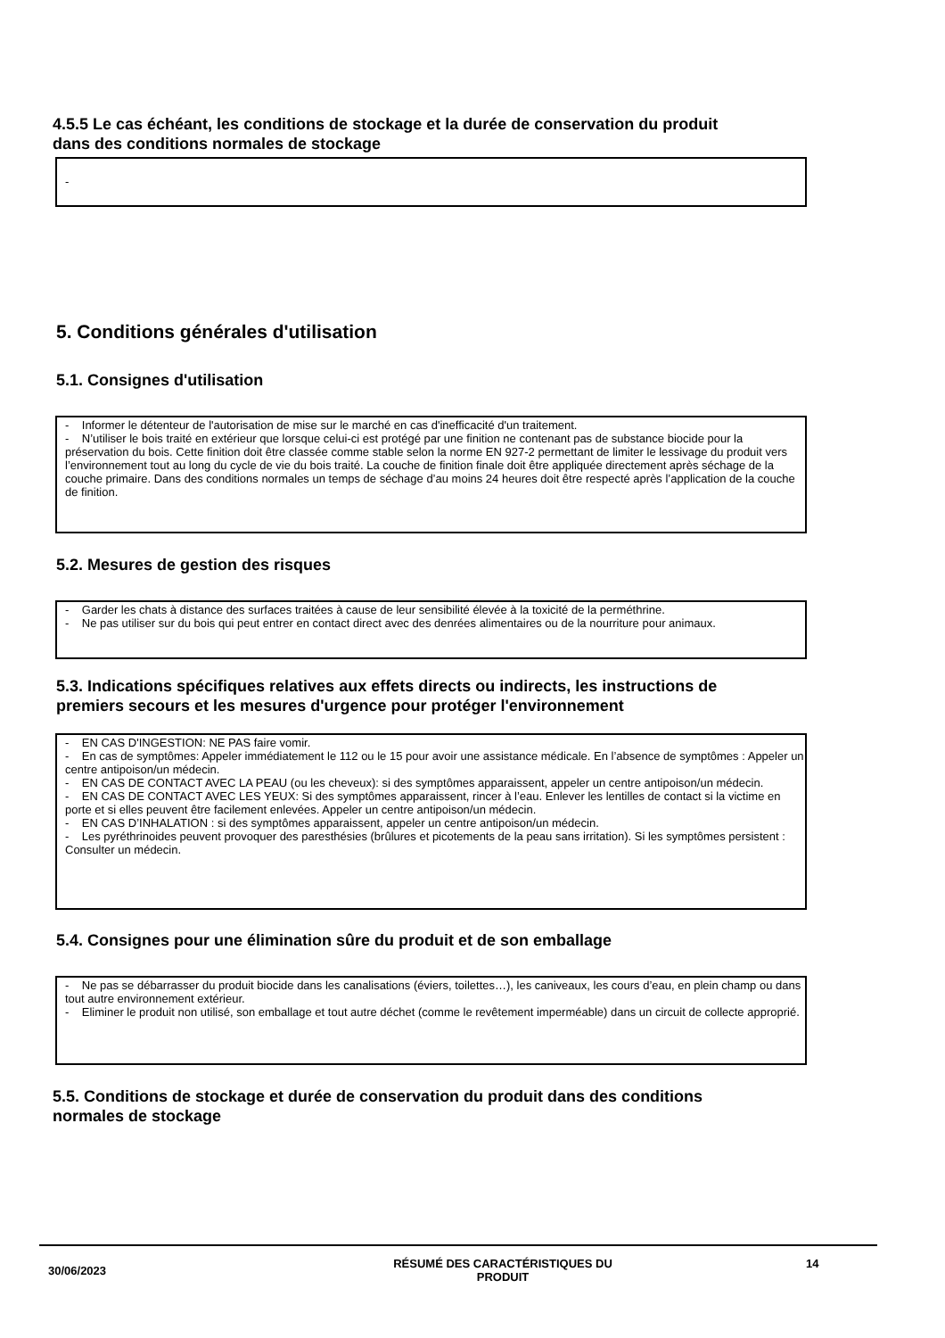4.5.5 Le cas échéant, les conditions de stockage et la durée de conservation du produit
dans des conditions normales de stockage
-
5. Conditions générales d'utilisation
5.1. Consignes d'utilisation
- Informer le détenteur de l'autorisation de mise sur le marché en cas d'inefficacité d'un traitement.
- N’utiliser le bois traité en extérieur que lorsque celui-ci est protégé par une finition ne contenant pas de substance biocide pour la préservation du bois. Cette finition doit être classée comme stable selon la norme EN 927-2 permettant de limiter le lessivage du produit vers l’environnement tout au long du cycle de vie du bois traité. La couche de finition finale doit être appliquée directement après séchage de la couche primaire. Dans des conditions normales un temps de séchage d’au moins 24 heures doit être respecté après l’application de la couche de finition.
5.2. Mesures de gestion des risques
- Garder les chats à distance des surfaces traitées à cause de leur sensibilité élevée à la toxicité de la perméthrine.
- Ne pas utiliser sur du bois qui peut entrer en contact direct avec des denrées alimentaires ou de la nourriture pour animaux.
5.3. Indications spécifiques relatives aux effets directs ou indirects, les instructions de
premiers secours et les mesures d'urgence pour protéger l'environnement
- EN CAS D'INGESTION: NE PAS faire vomir.
- En cas de symptômes: Appeler immédiatement le 112 ou le 15 pour avoir une assistance médicale. En l’absence de symptômes : Appeler un centre antipoison/un médecin.
- EN CAS DE CONTACT AVEC LA PEAU (ou les cheveux): si des symptômes apparaissent, appeler un centre antipoison/un médecin.
- EN CAS DE CONTACT AVEC LES YEUX: Si des symptômes apparaissent, rincer à l’eau. Enlever les lentilles de contact si la victime en porte et si elles peuvent être facilement enlevées. Appeler un centre antipoison/un médecin.
- EN CAS D’INHALATION : si des symptômes apparaissent, appeler un centre antipoison/un médecin.
- Les pyréthrinoides peuvent provoquer des paresthésies (brûlures et picotements de la peau sans irritation). Si les symptômes persistent : Consulter un médecin.
5.4. Consignes pour une élimination sûre du produit et de son emballage
- Ne pas se débarrasser du produit biocide dans les canalisations (éviers, toilettes…), les caniveaux, les cours d’eau, en plein champ ou dans tout autre environnement extérieur.
- Eliminer le produit non utilisé, son emballage et tout autre déchet (comme le revêtement imperméable) dans un circuit de collecte approprié.
5.5. Conditions de stockage et durée de conservation du produit dans des conditions
normales de stockage
30/06/2023
RÉSUMÉ DES CARACTÉRISTIQUES DU
PRODUIT
14